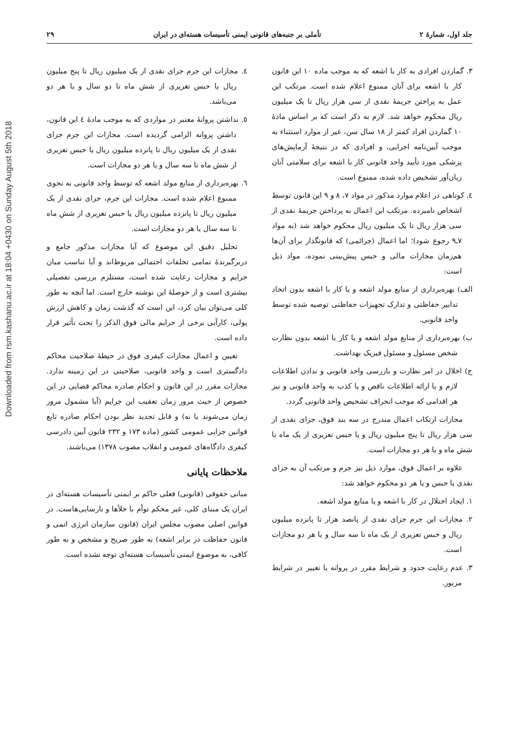Downloaded from rsm.kashanu.ac.ir at 18:04 +0430 on Sunday August 5th 2018
جلد اول، شمارهٔ ۲ تأملی بر جنبه‌های قانونی ایمنی تأسیسات هسته‌ای در ایران ۲۹
۳. گماردن افرادی به کار با اشعه که به موجب ماده ۱۰ این قانون کار با اشعه برای آنان ممنوع اعلام شده است. مرتکب این عمل به پراختن جریمهٔ نقدی از سی هزار ریال تا یک میلیون ریال محکوم خواهد شد. لازم به ذکر است که بر اساس مادهٔ ۱۰ گماردن افراد کمتر از ۱۸ سال سن، غیر از موارد استثناء به موجب آیین‌نامه اجرایی، و افرادی که در نتیجهٔ آزمایش‌های پزشکی مورد تأیید واحد قانونی کار با اشعه برای سلامتی آنان زیان‌آور تشخیص داده شده، ممنوع است.
٤. کوتاهی در اعلام موارد مذکور در مواد ۷، ۸ و ۹ این قانون توسط اشخاص نامبرده. مرتکب این اعمال به پرداختن جریمهٔ نقدی از سی هزار ریال تا یک میلیون ریال محکوم خواهد شد (به مواد ۷ـ۹ رجوع شود)؛ اما اعمال (جرائمی) که قانونگذار برای آن‌ها هم‌زمان مجازات مالی و حبس پیش‌بینی نموده، مواد ذیل است:
الف) بهره‌برداری از منابع مولد اشعه و یا کار با اشعه بدون اتخاد تدابیر حفاظتی و تدارک تجهیزات حفاظتی توصیه شده توسط واحد قانونی.
ب) بهره‌برداری از منابع مولد اشعه و یا کار با اشعه بدون نظارت شخص مسئول و مسئول فیزیک بهداشت.
ج) اخلال در امر نظارت و بازرسی واحد قانونی و ندادن اطلاعات لازم و یا ارائه اطلاعات ناقص و یا کذب به واحد قانونی و نیز هر اقدامی که موجب انحراف تشخیص واحد قانونی گردد.
مجازات ارتکاب اعمال مندرج در سه بند فوق، جزای نقدی از سی هزار ریال تا پنج میلیون ریال و یا حبس تعزیری از یک ماه تا شش ماه و یا هر دو مجازات است.
علاوه بر اعمال فوق، موارد ذیل نیز جرم و مرتکب آن به جزای نقدی یا حبس و یا هر دو محکوم خواهد شد:
۱. ایجاد اختلال در کار با اشعه و یا منابع مولد اشعه.
۲. مجازات این جرم جزای نقدی از پانصد هزار تا پانزده میلیون ریال و حبس تعزیری از یک ماه تا سه سال و یا هر دو مجازات است.
۳. عدم رعایت حدود و شرایط مقرر در پروانه یا تغییر در شرایط مزبور.
٤. مجازات این جرم جزای نقدی از یک میلیون ریال تا پنج میلیون ریال یا حبس تغزیری از شش ماه تا دو سال و یا هر دو می‌باشد.
٥. نداشتن پروانهٔ معتبر در مواردی که به موجب مادهٔ ٤ این قانون، داشتن پروانه الزامی گردیده است. مجازات این جرم جزای نقدی از یک میلیون ریال تا پانزده میلیون ریال یا حبس تعزیری از شش ماه تا سه سال و یا هر دو مجازات است.
٦. بهره‌برداری از منابع مولد اشعه که توسط واحد قانونی به نحوی ممنوع اعلام شده است. مجازات این جرم، جزای نقدی از یک میلیون ریال تا پانزده میلیون ریال یا حبس تعزیری از شش ماه تا سه سال یا هر دو مجازات است.
تحلیل دقیق این موضوع که آیا مجازات مذکور جامع و دربرگیرندهٔ تمامی تخلفات احتمالی مربوط‌اند و آیا تناسب میان جرایم و مجازات رعایت شده است، مستلزم بررسی تفصیلی بیشتری است و از حوصلهٔ این نوشته خارج است. اما آنچه به طور کلی می‌توان بیان کرد، این است که گذشت زمان و کاهش ارزش پولی، کارآیی برخی از جرایم مالی فوق الذکر را تحت تأثیر قرار داده است.
تعیین و اعمال مجازات کیفری فوق در حیطهٔ صلاحیت محاکم دادگستری است و واحد قانونی، صلاحیتی در این زمینه ندارد. مجازات مقرر در این قانون و احکام صادره محاکم قضایی در این خصوص از حیث مرور زمان تعقیب این جرایم (آیا مشمول مرور زمان می‌شوند یا نه) و قابل تجدید نظر بودن احکام صادره تابع قوانین جزایی عمومی کشور (ماده ۱۷۳ و ۲۳۲ قانون آیین دادرسی کیفری دادگاه‌های عمومی و انقلاب مصوب ۱۳۷۸) می‌باشند.
ملاحظات پایانی
مبانی حقوقی (قانونی) فعلی حاکم بر ایمنی تأسیسات هسته‌ای در ایران یک مبنای کلی، غیر محکم توأم با خلأها و نارسایی‌هاست. در قوانین اصلی مصوب مجلس ایران (قانون سازمان انرژی اتمی و قانون حفاظت در برابر اشعه) به طور صریح و مشخص و به طور کافی، به موضوع ایمنی تأسیسات هسته‌ای توجه نشده است.